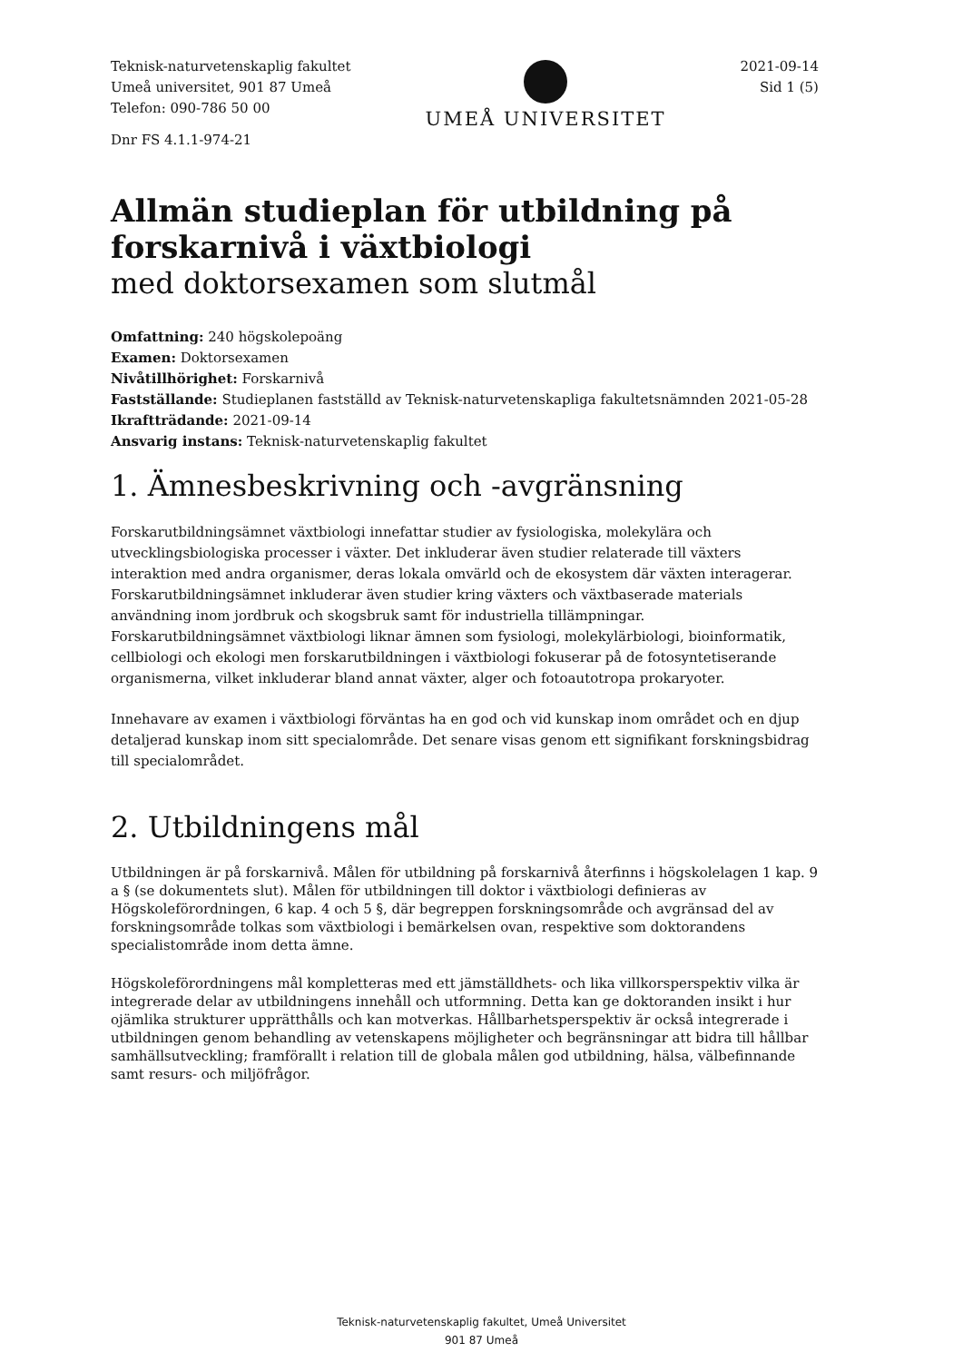Teknisk-naturvetenskaplig fakultet
Umeå universitet, 901 87 Umeå
Telefon: 090-786 50 00
Dnr FS 4.1.1-974-21
UMEÅ UNIVERSITET
2021-09-14
Sid 1 (5)
Allmän studieplan för utbildning på forskarnivå i växtbiologi
med doktorsexamen som slutmål
Omfattning: 240 högskolepoäng
Examen: Doktorsexamen
Nivåtillhörighet: Forskarnivå
Fastställande: Studieplanen fastställd av Teknisk-naturvetenskapliga fakultetsnämnden 2021-05-28
Ikraftträdande: 2021-09-14
Ansvarig instans: Teknisk-naturvetenskaplig fakultet
1. Ämnesbeskrivning och -avgränsning
Forskarutbildningsämnet växtbiologi innefattar studier av fysiologiska, molekylära och utvecklingsbiologiska processer i växter. Det inkluderar även studier relaterade till växters interaktion med andra organismer, deras lokala omvärld och de ekosystem där växten interagerar. Forskarutbildningsämnet inkluderar även studier kring växters och växtbaserade materials användning inom jordbruk och skogsbruk samt för industriella tillämpningar. Forskarutbildningsämnet växtbiologi liknar ämnen som fysiologi, molekylärbiologi, bioinformatik, cellbiologi och ekologi men forskarutbildningen i växtbiologi fokuserar på de fotosyntetiserande organismerna, vilket inkluderar bland annat växter, alger och fotoautotropa prokaryoter.
Innehavare av examen i växtbiologi förväntas ha en god och vid kunskap inom området och en djup detaljerad kunskap inom sitt specialområde. Det senare visas genom ett signifikant forskningsbidrag till specialområdet.
2. Utbildningens mål
Utbildningen är på forskarnivå. Målen för utbildning på forskarnivå återfinns i högskolelagen 1 kap. 9 a § (se dokumentets slut). Målen för utbildningen till doktor i växtbiologi definieras av Högskoleförordningen, 6 kap. 4 och 5 §, där begreppen forskningsområde och avgränsad del av forskningsområde tolkas som växtbiologi i bemärkelsen ovan, respektive som doktorandens specialistområde inom detta ämne.
Högskoleförordningens mål kompletteras med ett jämställdhets- och lika villkorsperspektiv vilka är integrerade delar av utbildningens innehåll och utformning. Detta kan ge doktoranden insikt i hur ojämlika strukturer upprätthålls och kan motverkas. Hållbarhetsperspektiv är också integrerade i utbildningen genom behandling av vetenskapens möjligheter och begränsningar att bidra till hållbar samhällsutveckling; framförallt i relation till de globala målen god utbildning, hälsa, välbefinnande samt resurs- och miljöfrågor.
Teknisk-naturvetenskaplig fakultet, Umeå Universitet
901 87 Umeå